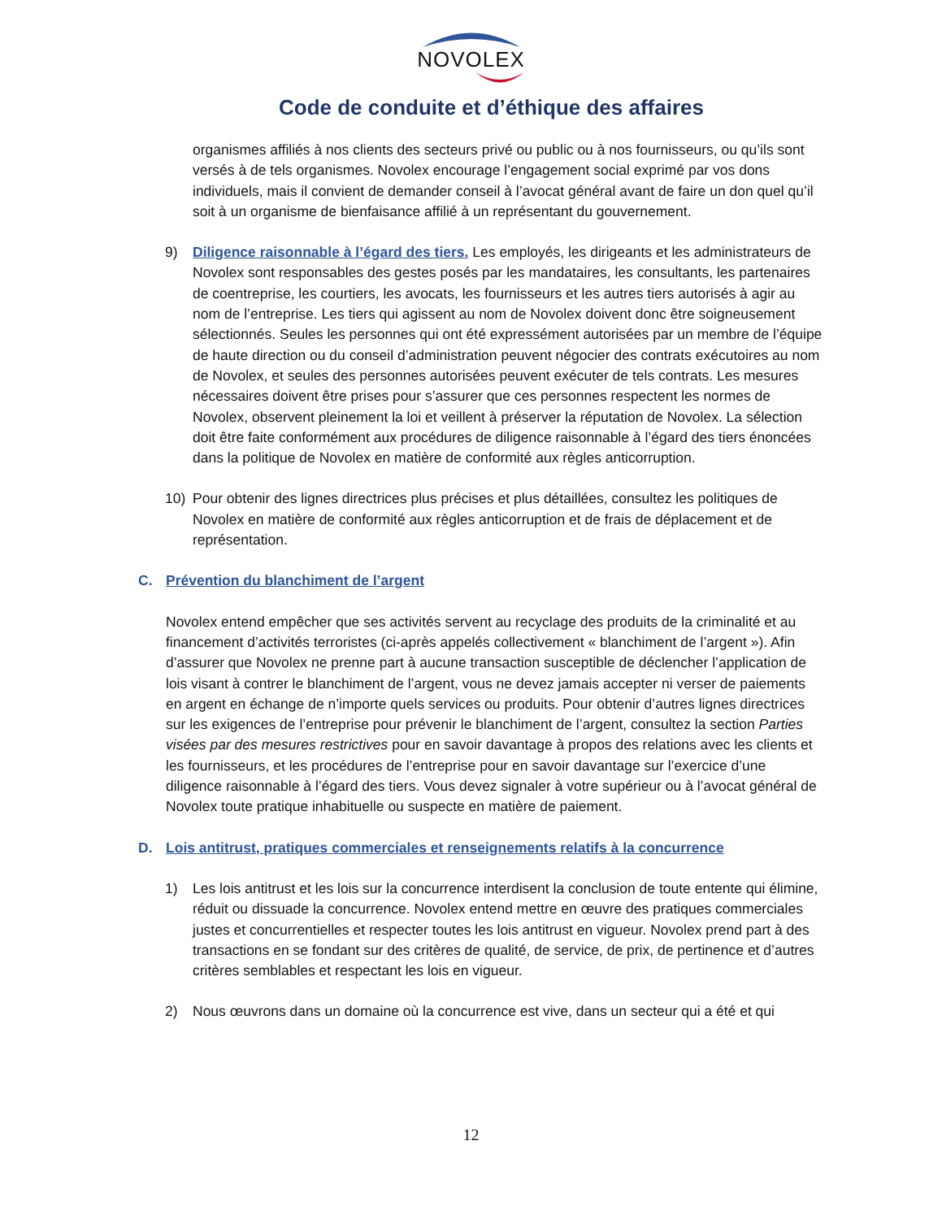NOVOLEX
Code de conduite et d’éthique des affaires
organismes affiliés à nos clients des secteurs privé ou public ou à nos fournisseurs, ou qu’ils sont versés à de tels organismes. Novolex encourage l’engagement social exprimé par vos dons individuels, mais il convient de demander conseil à l’avocat général avant de faire un don quel qu’il soit à un organisme de bienfaisance affilié à un représentant du gouvernement.
9) Diligence raisonnable à l’égard des tiers. Les employés, les dirigeants et les administrateurs de Novolex sont responsables des gestes posés par les mandataires, les consultants, les partenaires de coentreprise, les courtiers, les avocats, les fournisseurs et les autres tiers autorisés à agir au nom de l’entreprise. Les tiers qui agissent au nom de Novolex doivent donc être soigneusement sélectionnés. Seules les personnes qui ont été expressément autorisées par un membre de l’équipe de haute direction ou du conseil d’administration peuvent négocier des contrats exécutoires au nom de Novolex, et seules des personnes autorisées peuvent exécuter de tels contrats. Les mesures nécessaires doivent être prises pour s’assurer que ces personnes respectent les normes de Novolex, observent pleinement la loi et veillent à préserver la réputation de Novolex. La sélection doit être faite conformément aux procédures de diligence raisonnable à l’égard des tiers énoncées dans la politique de Novolex en matière de conformité aux règles anticorruption.
10) Pour obtenir des lignes directrices plus précises et plus détaillées, consultez les politiques de Novolex en matière de conformité aux règles anticorruption et de frais de déplacement et de représentation.
C. Prévention du blanchiment de l’argent
Novolex entend empêcher que ses activités servent au recyclage des produits de la criminalité et au financement d’activités terroristes (ci-après appelés collectivement « blanchiment de l’argent »). Afin d’assurer que Novolex ne prenne part à aucune transaction susceptible de déclencher l’application de lois visant à contrer le blanchiment de l’argent, vous ne devez jamais accepter ni verser de paiements en argent en échange de n’importe quels services ou produits. Pour obtenir d’autres lignes directrices sur les exigences de l’entreprise pour prévenir le blanchiment de l’argent, consultez la section Parties visées par des mesures restrictives pour en savoir davantage à propos des relations avec les clients et les fournisseurs, et les procédures de l’entreprise pour en savoir davantage sur l’exercice d’une diligence raisonnable à l’égard des tiers. Vous devez signaler à votre supérieur ou à l’avocat général de Novolex toute pratique inhabituelle ou suspecte en matière de paiement.
D. Lois antitrust, pratiques commerciales et renseignements relatifs à la concurrence
1) Les lois antitrust et les lois sur la concurrence interdisent la conclusion de toute entente qui élimine, réduit ou dissuade la concurrence. Novolex entend mettre en œuvre des pratiques commerciales justes et concurrentielles et respecter toutes les lois antitrust en vigueur. Novolex prend part à des transactions en se fondant sur des critères de qualité, de service, de prix, de pertinence et d’autres critères semblables et respectant les lois en vigueur.
2) Nous œuvrons dans un domaine où la concurrence est vive, dans un secteur qui a été et qui
12